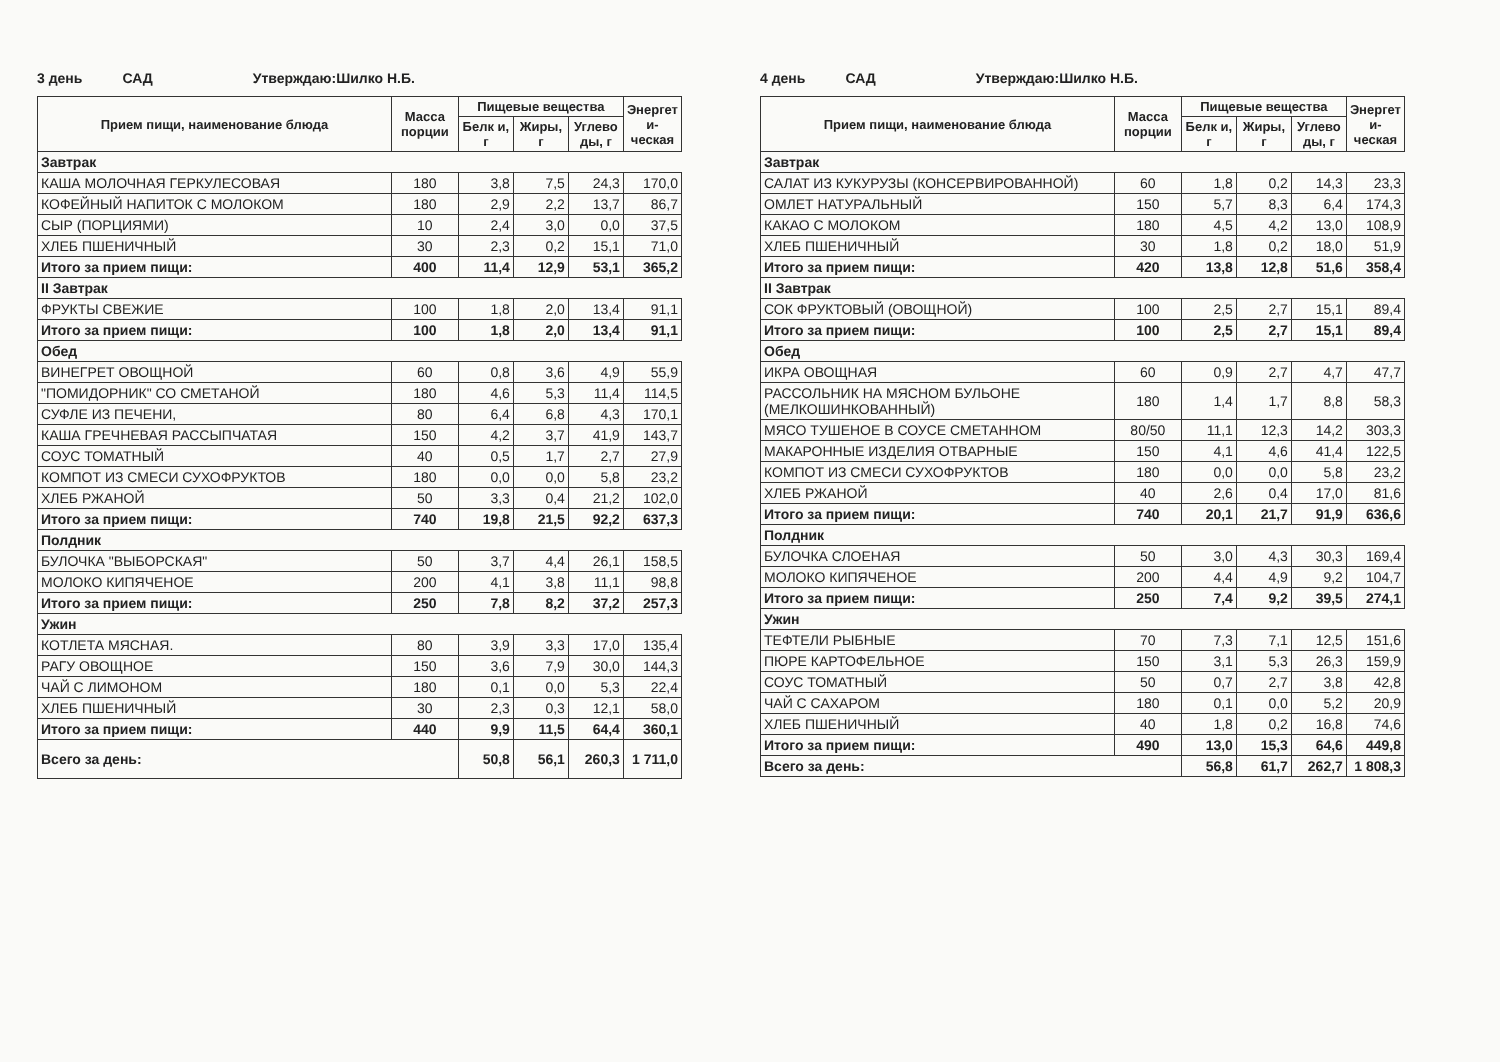3 день САД Утверждаю:Шилко Н.Б.
| Прием пищи, наименование блюда | Масса порции | Пищевые вещества | | | Энергет и-ческая |
| --- | --- | --- | --- | --- | --- |
| | | Белк и, г | Жиры, г | Углево ды, г | |
| Завтрак | | | | | |
| КАША МОЛОЧНАЯ ГЕРКУЛЕСОВАЯ | 180 | 3,8 | 7,5 | 24,3 | 170,0 |
| КОФЕЙНЫЙ НАПИТОК С МОЛОКОМ | 180 | 2,9 | 2,2 | 13,7 | 86,7 |
| СЫР (ПОРЦИЯМИ) | 10 | 2,4 | 3,0 | 0,0 | 37,5 |
| ХЛЕБ ПШЕНИЧНЫЙ | 30 | 2,3 | 0,2 | 15,1 | 71,0 |
| Итого за прием пищи: | 400 | 11,4 | 12,9 | 53,1 | 365,2 |
| II Завтрак | | | | | |
| ФРУКТЫ СВЕЖИЕ | 100 | 1,8 | 2,0 | 13,4 | 91,1 |
| Итого за прием пищи: | 100 | 1,8 | 2,0 | 13,4 | 91,1 |
| Обед | | | | | |
| ВИНЕГРЕТ ОВОЩНОЙ | 60 | 0,8 | 3,6 | 4,9 | 55,9 |
| "ПОМИДОРНИК" СО СМЕТАНОЙ | 180 | 4,6 | 5,3 | 11,4 | 114,5 |
| СУФЛЕ ИЗ ПЕЧЕНИ, | 80 | 6,4 | 6,8 | 4,3 | 170,1 |
| КАША ГРЕЧНЕВАЯ РАССЫПЧАТАЯ | 150 | 4,2 | 3,7 | 41,9 | 143,7 |
| СОУС ТОМАТНЫЙ | 40 | 0,5 | 1,7 | 2,7 | 27,9 |
| КОМПОТ ИЗ СМЕСИ СУХОФРУКТОВ | 180 | 0,0 | 0,0 | 5,8 | 23,2 |
| ХЛЕБ РЖАНОЙ | 50 | 3,3 | 0,4 | 21,2 | 102,0 |
| Итого за прием пищи: | 740 | 19,8 | 21,5 | 92,2 | 637,3 |
| Полдник | | | | | |
| БУЛОЧКА "ВЫБОРСКАЯ" | 50 | 3,7 | 4,4 | 26,1 | 158,5 |
| МОЛОКО КИПЯЧЕНОЕ | 200 | 4,1 | 3,8 | 11,1 | 98,8 |
| Итого за прием пищи: | 250 | 7,8 | 8,2 | 37,2 | 257,3 |
| Ужин | | | | | |
| КОТЛЕТА МЯСНАЯ. | 80 | 3,9 | 3,3 | 17,0 | 135,4 |
| РАГУ ОВОЩНОЕ | 150 | 3,6 | 7,9 | 30,0 | 144,3 |
| ЧАЙ С ЛИМОНОМ | 180 | 0,1 | 0,0 | 5,3 | 22,4 |
| ХЛЕБ ПШЕНИЧНЫЙ | 30 | 2,3 | 0,3 | 12,1 | 58,0 |
| Итого за прием пищи: | 440 | 9,9 | 11,5 | 64,4 | 360,1 |
| Всего за день: | | 50,8 | 56,1 | 260,3 | 1 711,0 |
4 день САД Утверждаю:Шилко Н.Б.
| Прием пищи, наименование блюда | Масса порции | Пищевые вещества | | | Энергет и-ческая |
| --- | --- | --- | --- | --- | --- |
| | | Белк и, г | Жиры, г | Углево ды, г | |
| Завтрак | | | | | |
| САЛАТ ИЗ КУКУРУЗЫ (КОНСЕРВИРОВАННОЙ) | 60 | 1,8 | 0,2 | 14,3 | 23,3 |
| ОМЛЕТ НАТУРАЛЬНЫЙ | 150 | 5,7 | 8,3 | 6,4 | 174,3 |
| КАКАО С МОЛОКОМ | 180 | 4,5 | 4,2 | 13,0 | 108,9 |
| ХЛЕБ ПШЕНИЧНЫЙ | 30 | 1,8 | 0,2 | 18,0 | 51,9 |
| Итого за прием пищи: | 420 | 13,8 | 12,8 | 51,6 | 358,4 |
| II Завтрак | | | | | |
| СОК ФРУКТОВЫЙ (ОВОЩНОЙ) | 100 | 2,5 | 2,7 | 15,1 | 89,4 |
| Итого за прием пищи: | 100 | 2,5 | 2,7 | 15,1 | 89,4 |
| Обед | | | | | |
| ИКРА ОВОЩНАЯ | 60 | 0,9 | 2,7 | 4,7 | 47,7 |
| РАССОЛЬНИК НА МЯСНОМ БУЛЬОНЕ (МЕЛКОШИНКОВАННЫЙ) | 180 | 1,4 | 1,7 | 8,8 | 58,3 |
| МЯСО ТУШЕНОЕ В СОУСЕ СМЕТАННОМ | 80/50 | 11,1 | 12,3 | 14,2 | 303,3 |
| МАКАРОННЫЕ ИЗДЕЛИЯ ОТВАРНЫЕ | 150 | 4,1 | 4,6 | 41,4 | 122,5 |
| КОМПОТ ИЗ СМЕСИ СУХОФРУКТОВ | 180 | 0,0 | 0,0 | 5,8 | 23,2 |
| ХЛЕБ РЖАНОЙ | 40 | 2,6 | 0,4 | 17,0 | 81,6 |
| Итого за прием пищи: | 740 | 20,1 | 21,7 | 91,9 | 636,6 |
| Полдник | | | | | |
| БУЛОЧКА СЛОЕНАЯ | 50 | 3,0 | 4,3 | 30,3 | 169,4 |
| МОЛОКО КИПЯЧЕНОЕ | 200 | 4,4 | 4,9 | 9,2 | 104,7 |
| Итого за прием пищи: | 250 | 7,4 | 9,2 | 39,5 | 274,1 |
| Ужин | | | | | |
| ТЕФТЕЛИ РЫБНЫЕ | 70 | 7,3 | 7,1 | 12,5 | 151,6 |
| ПЮРЕ КАРТОФЕЛЬНОЕ | 150 | 3,1 | 5,3 | 26,3 | 159,9 |
| СОУС ТОМАТНЫЙ | 50 | 0,7 | 2,7 | 3,8 | 42,8 |
| ЧАЙ С САХАРОМ | 180 | 0,1 | 0,0 | 5,2 | 20,9 |
| ХЛЕБ ПШЕНИЧНЫЙ | 40 | 1,8 | 0,2 | 16,8 | 74,6 |
| Итого за прием пищи: | 490 | 13,0 | 15,3 | 64,6 | 449,8 |
| Всего за день: | | 56,8 | 61,7 | 262,7 | 1 808,3 |